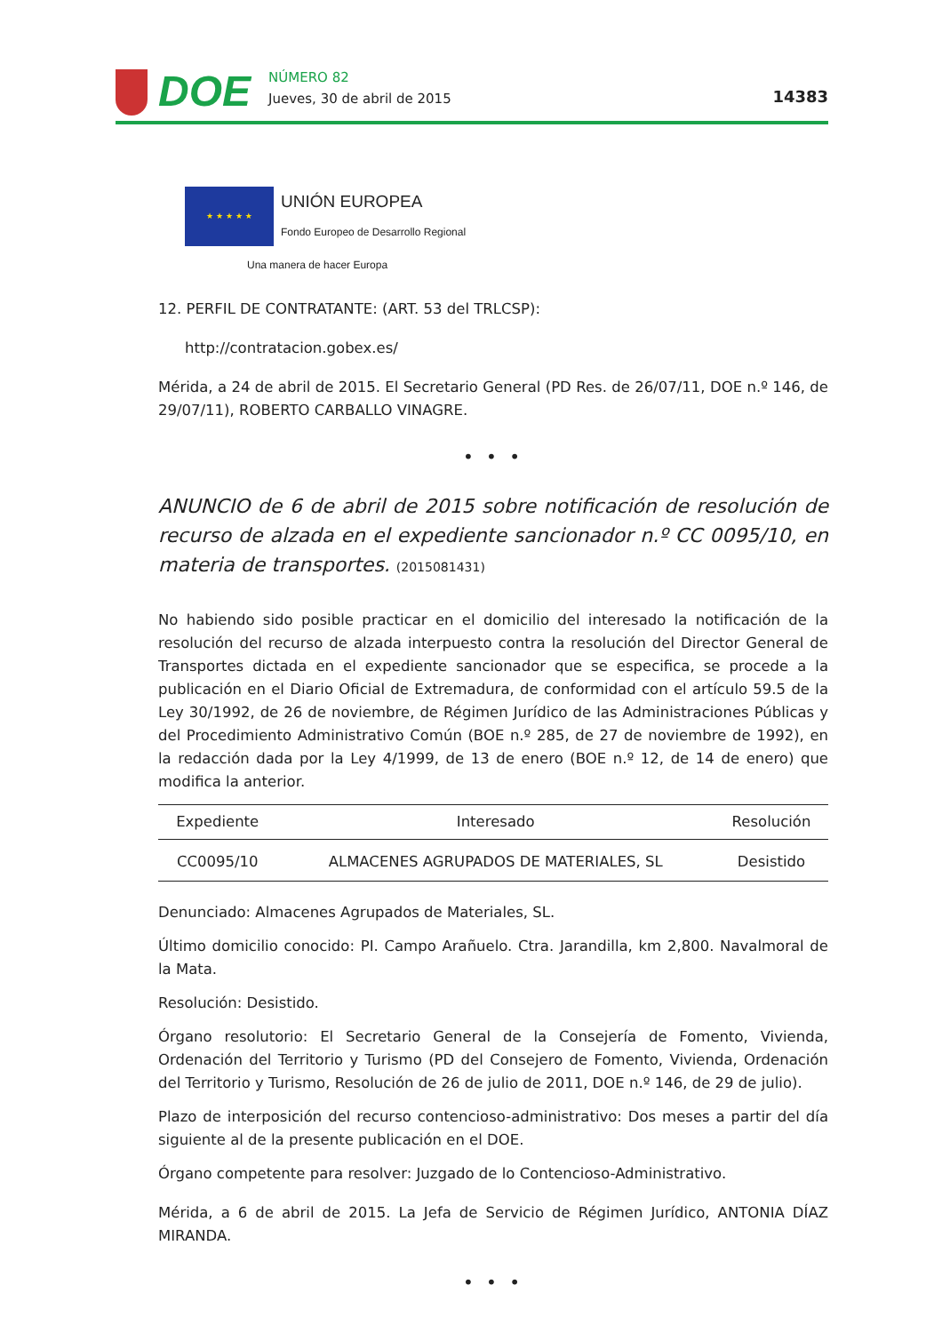DOE
NÚMERO 82
Jueves, 30 de abril de 2015
14383
★ ★ ★ ★ ★
UNIÓN EUROPEA
Fondo Europeo de Desarrollo Regional
Una manera de hacer Europa
12. PERFIL DE CONTRATANTE: (ART. 53 del TRLCSP):
http://contratacion.gobex.es/
Mérida, a 24 de abril de 2015. El Secretario General (PD Res. de 26/07/11, DOE n.º 146, de 29/07/11), ROBERTO CARBALLO VINAGRE.
• • •
ANUNCIO de 6 de abril de 2015 sobre notificación de resolución de recurso de alzada en el expediente sancionador n.º CC 0095/10, en materia de transportes. (2015081431)
No habiendo sido posible practicar en el domicilio del interesado la notificación de la resolución del recurso de alzada interpuesto contra la resolución del Director General de Transportes dictada en el expediente sancionador que se especifica, se procede a la publicación en el Diario Oficial de Extremadura, de conformidad con el artículo 59.5 de la Ley 30/1992, de 26 de noviembre, de Régimen Jurídico de las Administraciones Públicas y del Procedimiento Administrativo Común (BOE n.º 285, de 27 de noviembre de 1992), en la redacción dada por la Ley 4/1999, de 13 de enero (BOE n.º 12, de 14 de enero) que modifica la anterior.
| Expediente | Interesado | Resolución |
| --- | --- | --- |
| CC0095/10 | ALMACENES AGRUPADOS DE MATERIALES, SL | Desistido |
Denunciado: Almacenes Agrupados de Materiales, SL.
Último domicilio conocido: PI. Campo Arañuelo. Ctra. Jarandilla, km 2,800. Navalmoral de la Mata.
Resolución: Desistido.
Órgano resolutorio: El Secretario General de la Consejería de Fomento, Vivienda, Ordenación del Territorio y Turismo (PD del Consejero de Fomento, Vivienda, Ordenación del Territorio y Turismo, Resolución de 26 de julio de 2011, DOE n.º 146, de 29 de julio).
Plazo de interposición del recurso contencioso-administrativo: Dos meses a partir del día siguiente al de la presente publicación en el DOE.
Órgano competente para resolver: Juzgado de lo Contencioso-Administrativo.
Mérida, a 6 de abril de 2015. La Jefa de Servicio de Régimen Jurídico, ANTONIA DÍAZ MIRANDA.
• • •